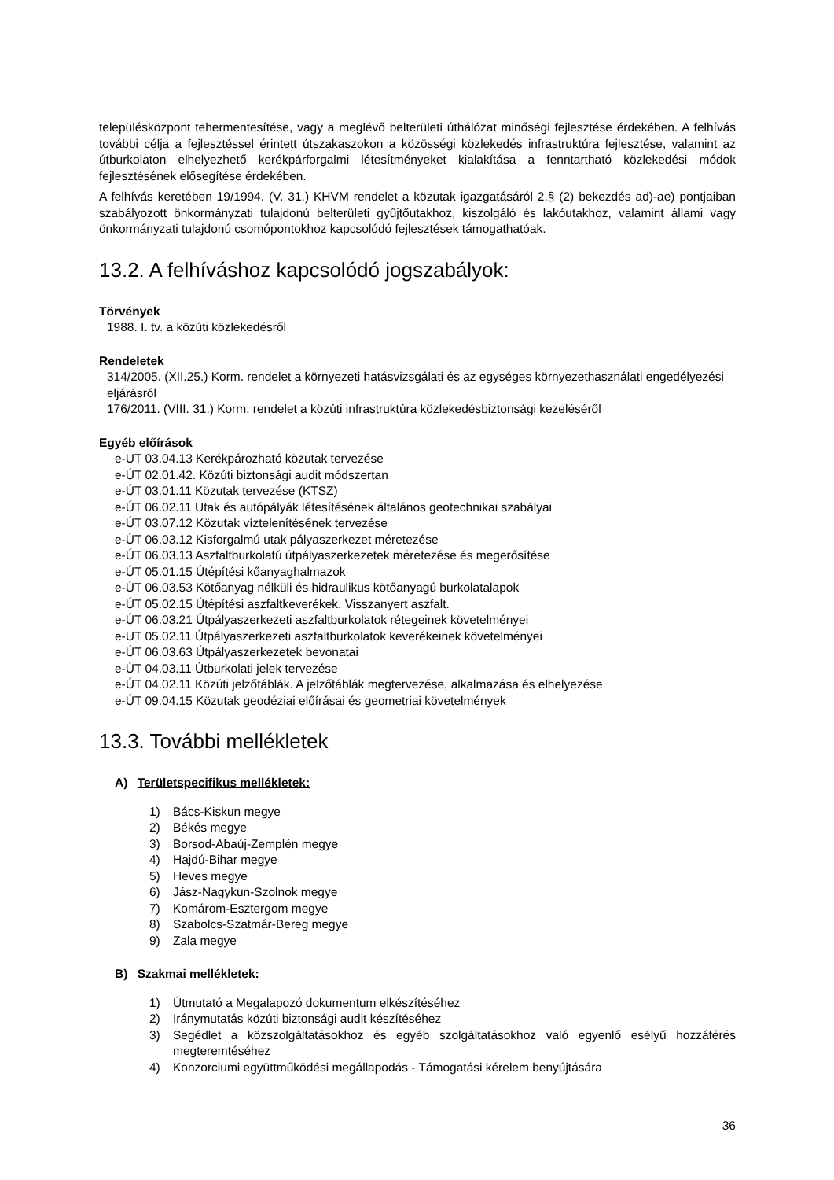településközpont tehermentesítése, vagy a meglévő belterületi úthálózat minőségi fejlesztése érdekében. A felhívás további célja a fejlesztéssel érintett útszakaszokon a közösségi közlekedés infrastruktúra fejlesztése, valamint az útburkolaton elhelyezhető kerékpárforgalmi létesítményeket kialakítása a fenntartható közlekedési módok fejlesztésének elősegítése érdekében.
A felhívás keretében 19/1994. (V. 31.) KHVM rendelet a közutak igazgatásáról 2.§ (2) bekezdés ad)-ae) pontjaiban szabályozott önkormányzati tulajdonú belterületi gyűjtőutakhoz, kiszolgáló és lakóutakhoz, valamint állami vagy önkormányzati tulajdonú csomópontokhoz kapcsolódó fejlesztések támogathatóak.
13.2. A felhíváshoz kapcsolódó jogszabályok:
Törvények
1988. I. tv. a közúti közlekedésről
Rendeletek
314/2005. (XII.25.) Korm. rendelet a környezeti hatásvizsgálati és az egységes környezethasználati engedélyezési eljárásról
176/2011. (VIII. 31.) Korm. rendelet a közúti infrastruktúra közlekedésbiztonsági kezeléséről
Egyéb előírások
e-UT 03.04.13 Kerékpározható közutak tervezése
e-ÚT 02.01.42. Közúti biztonsági audit módszertan
e-ÚT 03.01.11 Közutak tervezése (KTSZ)
e-ÚT 06.02.11 Utak és autópályák létesítésének általános geotechnikai szabályai
e-ÚT 03.07.12 Közutak víztelenítésének tervezése
e-ÚT 06.03.12 Kisforgalmú utak pályaszerkezet méretezése
e-ÚT 06.03.13 Aszfaltburkolatú útpályaszerkezetek méretezése és megerősítése
e-ÚT 05.01.15 Útépítési kőanyaghalmazok
e-ÚT 06.03.53 Kötőanyag nélküli és hidraulikus kötőanyagú burkolatalapok
e-ÚT 05.02.15 Útépítési aszfaltkeverékek. Visszanyert aszfalt.
e-ÚT 06.03.21 Útpályaszerkezeti aszfaltburkolatok rétegeinek követelményei
e-UT 05.02.11 Útpályaszerkezeti aszfaltburkolatok keverékeinek követelményei
e-ÚT 06.03.63 Útpályaszerkezetek bevonatai
e-ÚT 04.03.11 Útburkolati jelek tervezése
e-ÚT 04.02.11 Közúti jelzőtáblák. A jelzőtáblák megtervezése, alkalmazása és elhelyezése
e-ÚT 09.04.15 Közutak geodéziai előírásai és geometriai követelmények
13.3. További mellékletek
A) Területspecifikus mellékletek:
1) Bács-Kiskun megye
2) Békés megye
3) Borsod-Abaúj-Zemplén megye
4) Hajdú-Bihar megye
5) Heves megye
6) Jász-Nagykun-Szolnok megye
7) Komárom-Esztergom megye
8) Szabolcs-Szatmár-Bereg megye
9) Zala megye
B) Szakmai mellékletek:
1) Útmutató a Megalapozó dokumentum elkészítéséhez
2) Iránymutatás közúti biztonsági audit készítéséhez
3) Segédlet a közszolgáltatásokhoz és egyéb szolgáltatásokhoz való egyenlő esélyű hozzáférés megteremtéséhez
4) Konzorciumi együttműködési megállapodás - Támogatási kérelem benyújtására
36